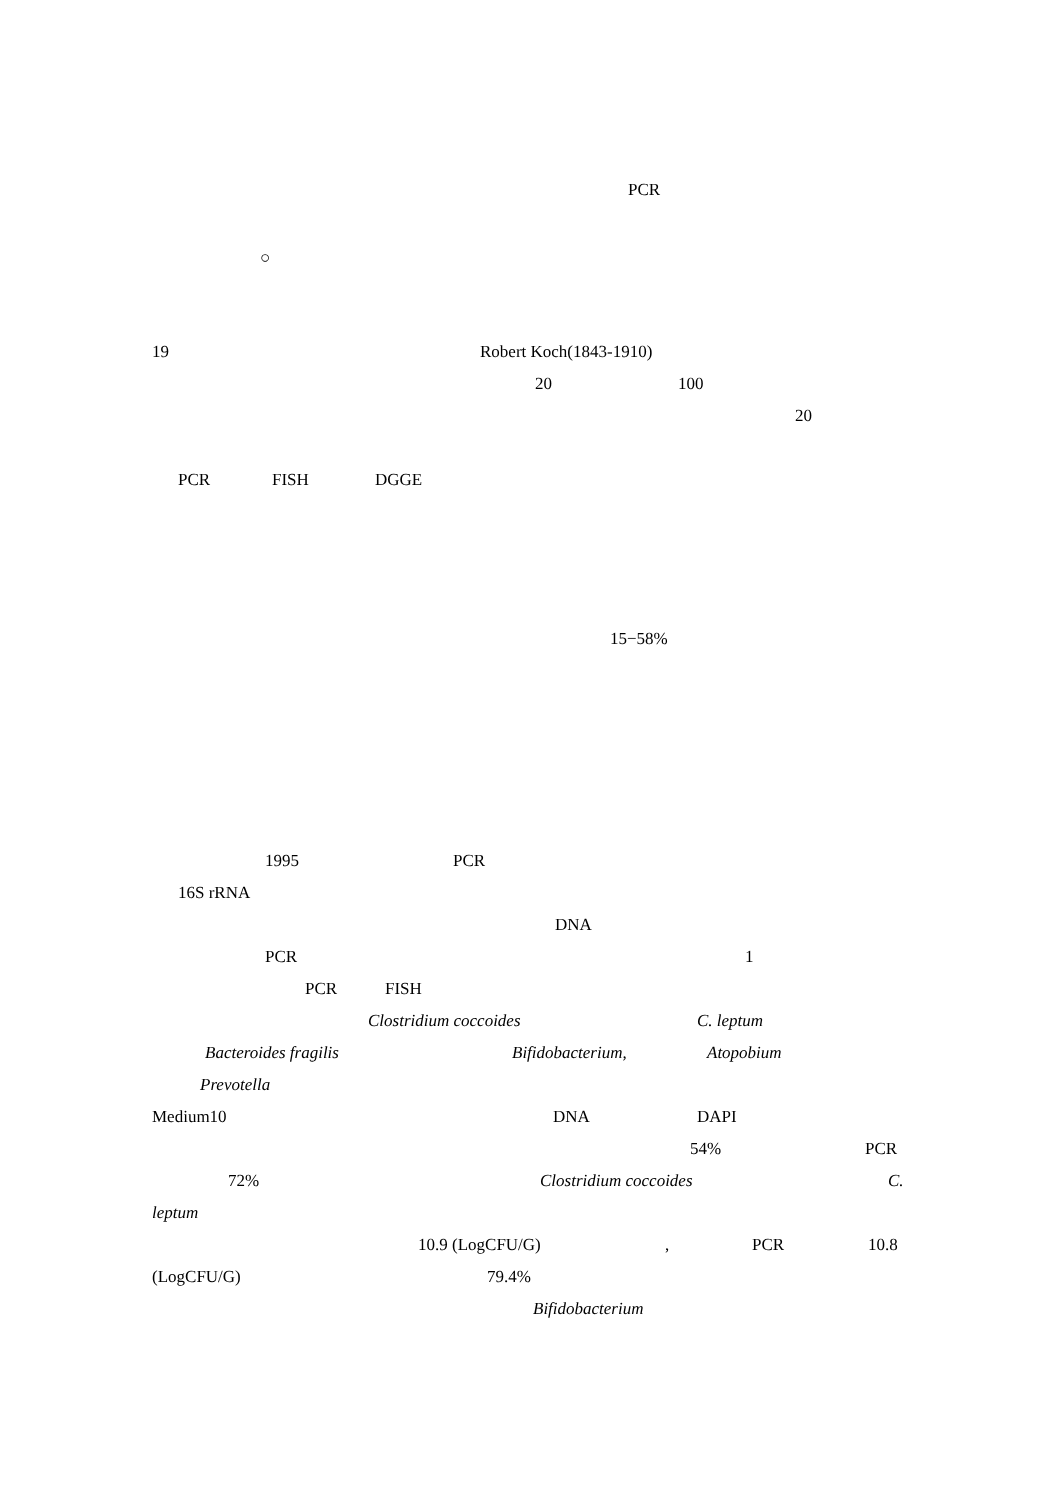PCR
○
19 Robert Koch(1843-1910)
20 100
20
PCR FISH DGGE
15−58%
1995 PCR
16S rRNA
DNA
PCR 1
PCR FISH
Clostridium coccoides C. leptum
Bacteroides fragilis Bifidobacterium, Atopobium
Prevotella
Medium10 DNA DAPI
54% PCR
72% Clostridium coccoides C.
leptum
10.9 (LogCFU/G), PCR 10.8
(LogCFU/G) 79.4%
Bifidobacterium